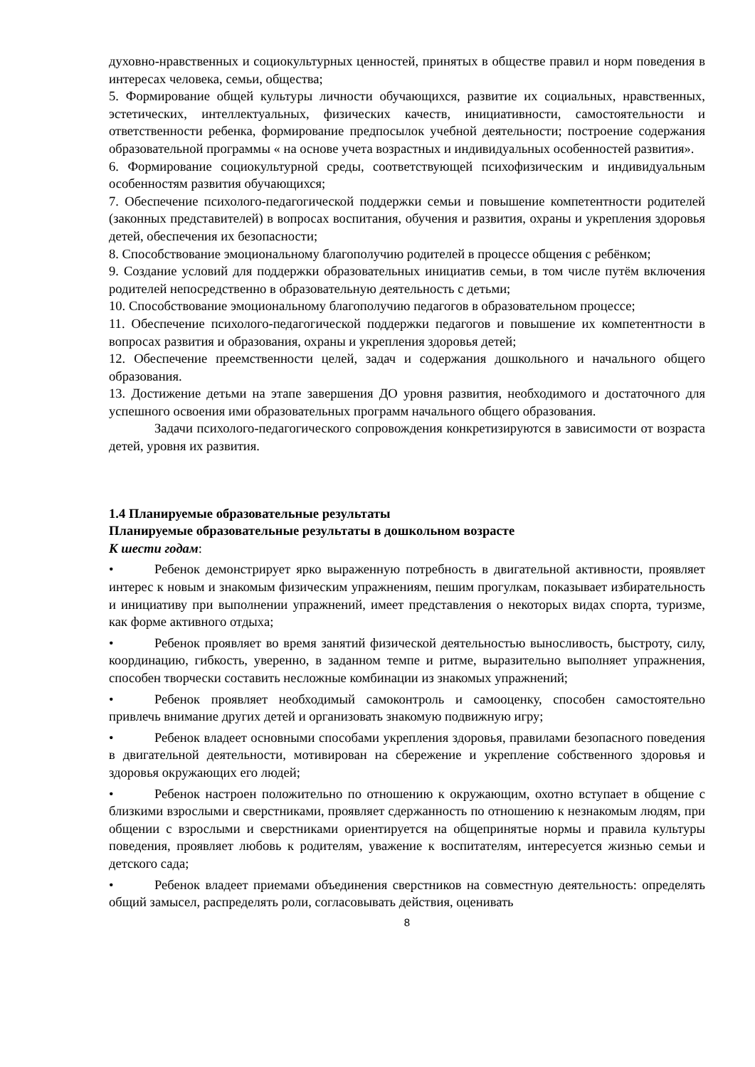духовно-нравственных и социокультурных ценностей, принятых в обществе правил и норм поведения в интересах человека, семьи, общества;
5. Формирование общей культуры личности обучающихся, развитие их социальных, нравственных, эстетических, интеллектуальных, физических качеств, инициативности, самостоятельности и ответственности ребенка, формирование предпосылок учебной деятельности; построение содержания образовательной программы « на основе учета возрастных и индивидуальных особенностей развития».
6. Формирование социокультурной среды, соответствующей психофизическим и индивидуальным особенностям развития обучающихся;
7. Обеспечение психолого-педагогической поддержки семьи и повышение компетентности родителей (законных представителей) в вопросах воспитания, обучения и развития, охраны и укрепления здоровья детей, обеспечения их безопасности;
8. Способствование эмоциональному благополучию родителей в процессе общения с ребёнком;
9. Создание условий для поддержки образовательных инициатив семьи, в том числе путём включения родителей непосредственно в образовательную деятельность с детьми;
10. Способствование эмоциональному благополучию педагогов в образовательном процессе;
11. Обеспечение психолого-педагогической поддержки педагогов и повышение их компетентности в вопросах развития и образования, охраны и укрепления здоровья детей;
12. Обеспечение преемственности целей, задач и содержания дошкольного и начального общего образования.
13. Достижение детьми на этапе завершения ДО уровня развития, необходимого и достаточного для успешного освоения ими образовательных программ начального общего образования.
Задачи психолого-педагогического сопровождения конкретизируются в зависимости от возраста детей, уровня их развития.
1.4 Планируемые образовательные результаты
Планируемые образовательные результаты в дошкольном возрасте
К шести годам:
• Ребенок демонстрирует ярко выраженную потребность в двигательной активности, проявляет интерес к новым и знакомым физическим упражнениям, пешим прогулкам, показывает избирательность и инициативу при выполнении упражнений, имеет представления о некоторых видах спорта, туризме, как форме активного отдыха;
• Ребенок проявляет во время занятий физической деятельностью выносливость, быстроту, силу, координацию, гибкость, уверенно, в заданном темпе и ритме, выразительно выполняет упражнения, способен творчески составить несложные комбинации из знакомых упражнений;
• Ребенок проявляет необходимый самоконтроль и самооценку, способен самостоятельно привлечь внимание других детей и организовать знакомую подвижную игру;
• Ребенок владеет основными способами укрепления здоровья, правилами безопасного поведения в двигательной деятельности, мотивирован на сбережение и укрепление собственного здоровья и здоровья окружающих его людей;
• Ребенок настроен положительно по отношению к окружающим, охотно вступает в общение с близкими взрослыми и сверстниками, проявляет сдержанность по отношению к незнакомым людям, при общении с взрослыми и сверстниками ориентируется на общепринятые нормы и правила культуры поведения, проявляет любовь к родителям, уважение к воспитателям, интересуется жизнью семьи и детского сада;
• Ребенок владеет приемами объединения сверстников на совместную деятельность: определять общий замысел, распределять роли, согласовывать действия, оценивать
8